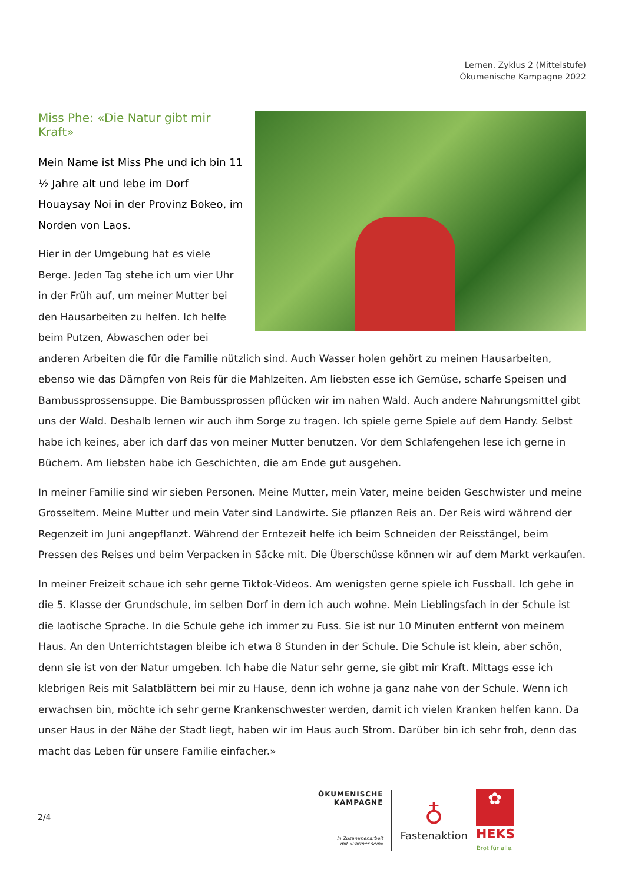Lernen. Zyklus 2 (Mittelstufe)
Ökumenische Kampagne 2022
Miss Phe: «Die Natur gibt mir Kraft»
Mein Name ist Miss Phe und ich bin 11 ½ Jahre alt und lebe im Dorf Houaysay Noi in der Provinz Bokeo, im Norden von Laos.
Hier in der Umgebung hat es viele Berge. Jeden Tag stehe ich um vier Uhr in der Früh auf, um meiner Mutter bei den Hausarbeiten zu helfen. Ich helfe beim Putzen, Abwaschen oder bei anderen Arbeiten die für die Familie nützlich sind. Auch Wasser holen gehört zu meinen Hausarbeiten, ebenso wie das Dämpfen von Reis für die Mahlzeiten. Am liebsten esse ich Gemüse, scharfe Speisen und Bambussprossensuppe. Die Bambussprossen pflücken wir im nahen Wald. Auch andere Nahrungsmittel gibt uns der Wald. Deshalb lernen wir auch ihm Sorge zu tragen. Ich spiele gerne Spiele auf dem Handy. Selbst habe ich keines, aber ich darf das von meiner Mutter benutzen. Vor dem Schlafengehen lese ich gerne in Büchern. Am liebsten habe ich Geschichten, die am Ende gut ausgehen.
In meiner Familie sind wir sieben Personen. Meine Mutter, mein Vater, meine beiden Geschwister und meine Grosseltern. Meine Mutter und mein Vater sind Landwirte. Sie pflanzen Reis an. Der Reis wird während der Regenzeit im Juni angepflanzt. Während der Erntezeit helfe ich beim Schneiden der Reisstängel, beim Pressen des Reises und beim Verpacken in Säcke mit. Die Überschüsse können wir auf dem Markt verkaufen.
In meiner Freizeit schaue ich sehr gerne Tiktok-Videos. Am wenigsten gerne spiele ich Fussball. Ich gehe in die 5. Klasse der Grundschule, im selben Dorf in dem ich auch wohne. Mein Lieblingsfach in der Schule ist die laotische Sprache. In die Schule gehe ich immer zu Fuss. Sie ist nur 10 Minuten entfernt von meinem Haus. An den Unterrichtstagen bleibe ich etwa 8 Stunden in der Schule. Die Schule ist klein, aber schön, denn sie ist von der Natur umgeben. Ich habe die Natur sehr gerne, sie gibt mir Kraft. Mittags esse ich klebrigen Reis mit Salatblättern bei mir zu Hause, denn ich wohne ja ganz nahe von der Schule. Wenn ich erwachsen bin, möchte ich sehr gerne Krankenschwester werden, damit ich vielen Kranken helfen kann. Da unser Haus in der Nähe der Stadt liegt, haben wir im Haus auch Strom. Darüber bin ich sehr froh, denn das macht das Leben für unsere Familie einfacher.»
2/4
ÖKUMENISCHE
KAMPAGNE
In Zusammenarbeit
mit «Partner sein»
♁
Fastenaktion
✿
HEKS
Brot für alle.